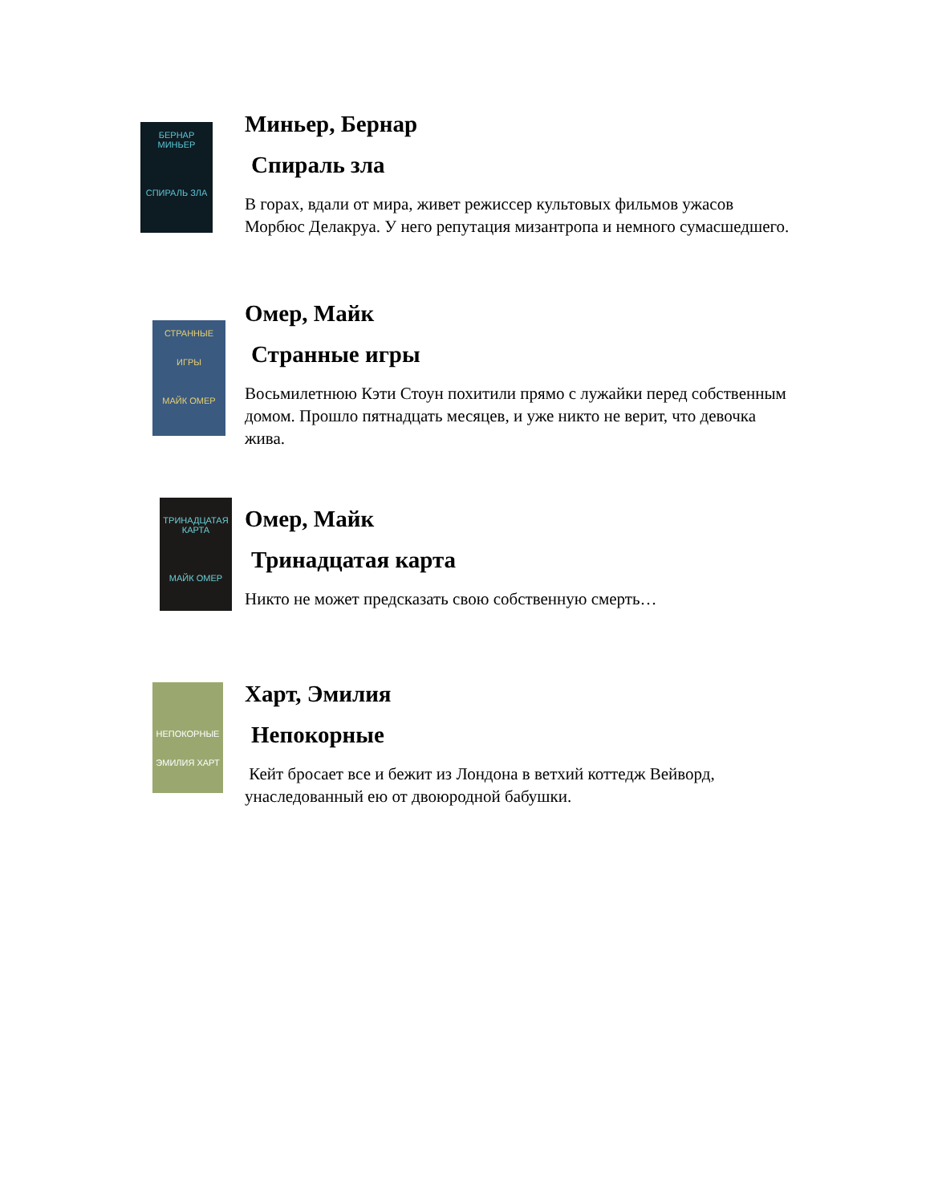БЕРНАР МИНЬЕР
СПИРАЛЬ ЗЛА
Миньер, Бернар
Спираль зла
В горах, вдали от мира, живет режиссер культовых фильмов ужасов Морбюс Делакруа. У него репутация мизантропа и немного сумасшедшего.
СТРАННЫЕ
ИГРЫ
МАЙК ОМЕР
Омер, Майк
Странные игры
Восьмилетнюю Кэти Стоун похитили прямо с лужайки перед собственным домом. Прошло пятнадцать месяцев, и уже никто не верит, что девочка жива.
ТРИНАДЦАТАЯ КАРТА
МАЙК ОМЕР
Омер, Майк
Тринадцатая карта
Никто не может предсказать свою собственную смерть…
НЕПОКОРНЫЕ
ЭМИЛИЯ ХАРТ
Харт, Эмилия
Непокорные
Кейт бросает все и бежит из Лондона в ветхий коттедж Вейворд, унаследованный ею от двоюродной бабушки.